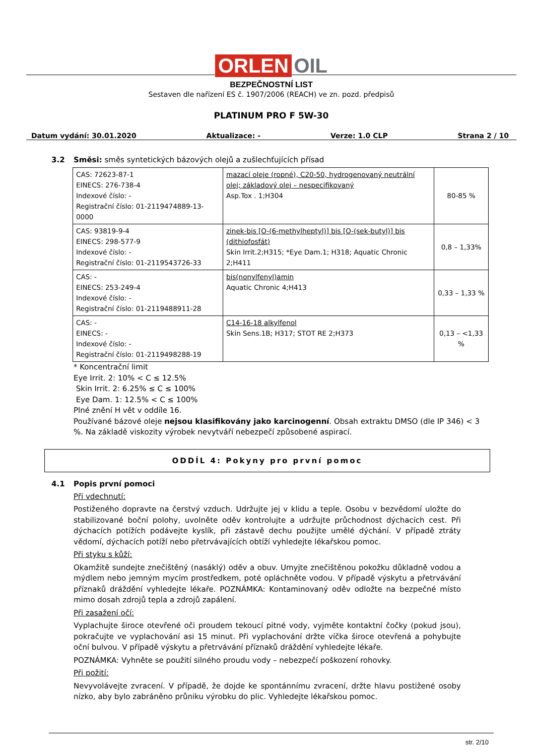ORLEN OIL
BEZPEČNOSTNÍ LIST
Sestaven dle nařízení ES č. 1907/2006 (REACH) ve zn. pozd. předpisů
PLATINUM PRO F 5W-30
Datum vydání: 30.01.2020 Aktualizace: - Verze: 1.0 CLP Strana 2 / 10
3.2 Směsi: směs syntetických bázových olejů a zušlechťujících přísad
| CAS: 72623-87-1 EINECS: 276-738-4 Indexové číslo: - Registrační číslo: 01-2119474889-13-0000 | mazací oleje (ropné), C20-50, hydrogenovaný neutrální olej; základový olej – nespecifikovaný Asp.Tox . 1;H304 | 80-85 % |
| CAS: 93819-9-4 EINECS: 298-577-9 Indexové číslo: - Registrační číslo: 01-2119543726-33 | zinek-bis [O-(6-methylheptyl)] bis [O-(sek-butyl)] bis (dithiofosfát) Skin Irrit.2;H315; *Eye Dam.1; H318; Aquatic Chronic 2;H411 | 0,8 – 1,33% |
| CAS: - EINECS: 253-249-4 Indexové číslo: - Registrační číslo: 01-2119488911-28 | bis(nonylfenyl)amin Aquatic Chronic 4;H413 | 0,33 – 1,33 % |
| CAS: - EINECS: - Indexové číslo: - Registrační číslo: 01-2119498288-19 | C14-16-18 alkylfenol Skin Sens.1B; H317; STOT RE 2;H373 | 0,13 – <1,33 % |
* Koncentrační limit
Eye Irrit. 2: 10% < C ≤ 12.5%
Skin Irrit. 2: 6.25% ≤ C ≤ 100%
Eye Dam. 1: 12.5% < C ≤ 100%
Plné znění H vět v oddíle 16.
Používané bázové oleje nejsou klasifikovány jako karcinogenní. Obsah extraktu DMSO (dle IP 346) < 3 %. Na základě viskozity výrobek nevytváří nebezpečí způsobené aspirací.
ODDÍL 4: Pokyny pro první pomoc
4.1 Popis první pomoci
Při vdechnutí:
Postiženého dopravte na čerstvý vzduch. Udržujte jej v klidu a teple. Osobu v bezvědomí uložte do stabilizované boční polohy, uvolněte oděv kontrolujte a udržujte průchodnost dýchacích cest. Při dýchacích potížích podávejte kyslík, při zástavě dechu použijte umělé dýchání. V případě ztráty vědomí, dýchacích potíží nebo přetrvávajících obtíží vyhledejte lékařskou pomoc.
Při styku s kůží:
Okamžitě sundejte znečištěný (nasáklý) oděv a obuv. Umyjte znečištěnou pokožku důkladně vodou a mýdlem nebo jemným mycím prostředkem, poté opláchněte vodou. V případě výskytu a přetrvávání příznaků dráždění vyhledejte lékaře. POZNÁMKA: Kontaminovaný oděv odložte na bezpečné místo mimo dosah zdrojů tepla a zdrojů zapálení.
Při zasažení očí:
Vyplachujte široce otevřené oči proudem tekoucí pitné vody, vyjměte kontaktní čočky (pokud jsou), pokračujte ve vyplachování asi 15 minut. Při vyplachování držte víčka široce otevřená a pohybujte oční bulvou. V případě výskytu a přetrvávání příznaků dráždění vyhledejte lékaře.
POZNÁMKA: Vyhněte se použití silného proudu vody – nebezpečí poškození rohovky.
Při požití:
Nevyvolávejte zvracení. V případě, že dojde ke spontánnímu zvracení, držte hlavu postižené osoby nízko, aby bylo zabráněno průniku výrobku do plic. Vyhledejte lékařskou pomoc.
str. 2/10